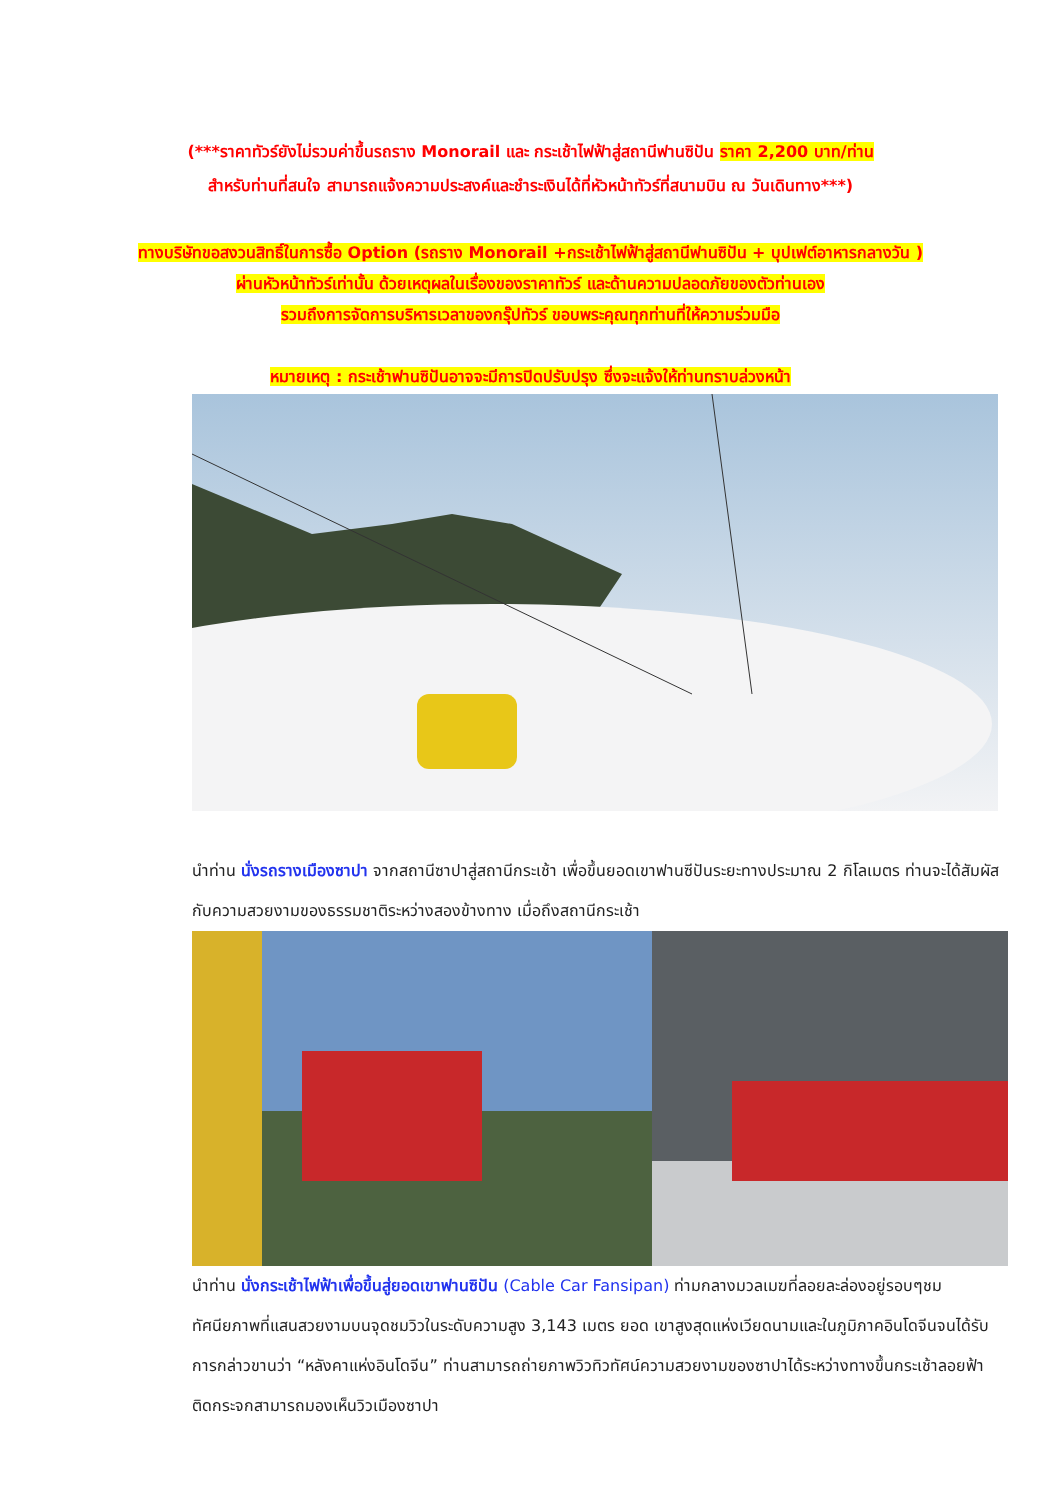(***ราคาทัวร์ยังไม่รวมค่าขึ้นรถราง Monorail และ กระเช้าไฟฟ้าสู่สถานีฟานซิปัน ราคา 2,200 บาท/ท่าน
สำหรับท่านที่สนใจ สามารถแจ้งความประสงค์และชำระเงินได้ที่หัวหน้าทัวร์ที่สนามบิน ณ วันเดินทาง***)
ทางบริษัทขอสงวนสิทธิ์ในการซื้อ Option (รถราง Monorail +กระเช้าไฟฟ้าสู่สถานีฟานซิปัน + บุปเฟต์อาหารกลางวัน )
ผ่านหัวหน้าทัวร์เท่านั้น ด้วยเหตุผลในเรื่องของราคาทัวร์ และด้านความปลอดภัยของตัวท่านเอง
รวมถึงการจัดการบริหารเวลาของกรุ๊ปทัวร์ ขอบพระคุณทุกท่านที่ให้ความร่วมมือ
หมายเหตุ : กระเช้าฟานซิปันอาจจะมีการปิดปรับปรุง ซึ่งจะแจ้งให้ท่านทราบล่วงหน้า
นำท่าน นั่งรถรางเมืองซาปา จากสถานีซาปาสู่สถานีกระเช้า เพื่อขึ้นยอดเขาฟานซีปันระยะทางประมาณ 2 กิโลเมตร ท่านจะได้สัมผัสกับความสวยงามของธรรมชาติระหว่างสองข้างทาง เมื่อถึงสถานีกระเช้า
นำท่าน นั่งกระเช้าไฟฟ้าเพื่อขึ้นสู่ยอดเขาฟานซิปัน (Cable Car Fansipan) ท่ามกลางมวลเมฆที่ลอยละล่องอยู่รอบๆชมทัศนียภาพที่แสนสวยงามบนจุดชมวิวในระดับความสูง 3,143 เมตร ยอด เขาสูงสุดแห่งเวียดนามและในภูมิภาคอินโดจีนจนได้รับการกล่าวขานว่า “หลังคาแห่งอินโดจีน” ท่านสามารถถ่ายภาพวิวทิวทัศน์ความสวยงามของซาปาได้ระหว่างทางขึ้นกระเช้าลอยฟ้าติดกระจกสามารถมองเห็นวิวเมืองซาปา